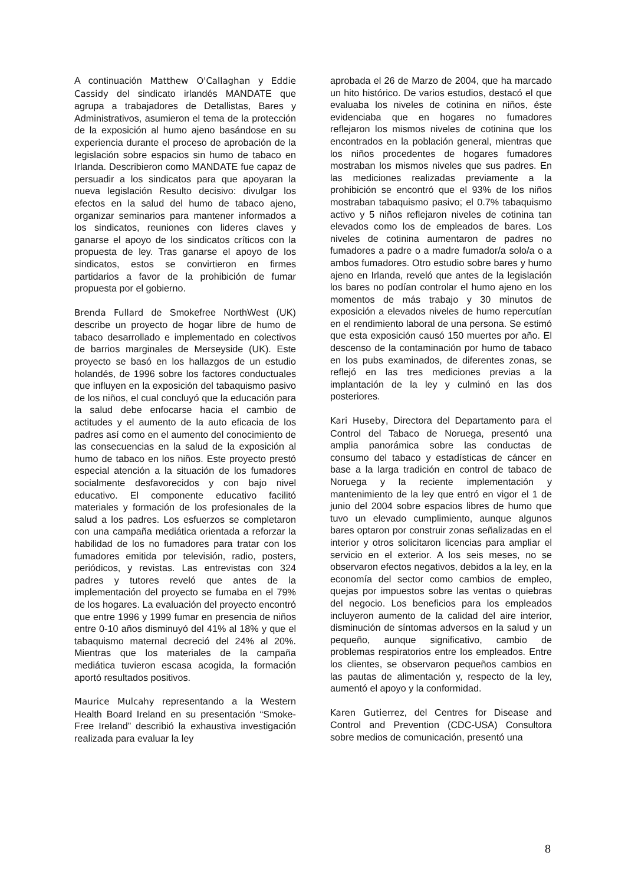A continuación Matthew O'Callaghan y Eddie Cassidy del sindicato irlandés MANDATE que agrupa a trabajadores de Detallistas, Bares y Administrativos, asumieron el tema de la protección de la exposición al humo ajeno basándose en su experiencia durante el proceso de aprobación de la legislación sobre espacios sin humo de tabaco en Irlanda. Describieron como MANDATE fue capaz de persuadir a los sindicatos para que apoyaran la nueva legislación Resulto decisivo: divulgar los efectos en la salud del humo de tabaco ajeno, organizar seminarios para mantener informados a los sindicatos, reuniones con lideres claves y ganarse el apoyo de los sindicatos críticos con la propuesta de ley. Tras ganarse el apoyo de los sindicatos, estos se convirtieron en firmes partidarios a favor de la prohibición de fumar propuesta por el gobierno.
Brenda Fullard de Smokefree NorthWest (UK) describe un proyecto de hogar libre de humo de tabaco desarrollado e implementado en colectivos de barrios marginales de Merseyside (UK). Este proyecto se basó en los hallazgos de un estudio holandés, de 1996 sobre los factores conductuales que influyen en la exposición del tabaquismo pasivo de los niños, el cual concluyó que la educación para la salud debe enfocarse hacia el cambio de actitudes y el aumento de la auto eficacia de los padres así como en el aumento del conocimiento de las consecuencias en la salud de la exposición al humo de tabaco en los niños. Este proyecto prestó especial atención a la situación de los fumadores socialmente desfavorecidos y con bajo nivel educativo. El componente educativo facilitó materiales y formación de los profesionales de la salud a los padres. Los esfuerzos se completaron con una campaña mediática orientada a reforzar la habilidad de los no fumadores para tratar con los fumadores emitida por televisión, radio, posters, periódicos, y revistas. Las entrevistas con 324 padres y tutores reveló que antes de la implementación del proyecto se fumaba en el 79% de los hogares. La evaluación del proyecto encontró que entre 1996 y 1999 fumar en presencia de niños entre 0-10 años disminuyó del 41% al 18% y que el tabaquismo maternal decreció del 24% al 20%. Mientras que los materiales de la campaña mediática tuvieron escasa acogida, la formación aportó resultados positivos.
Maurice Mulcahy representando a la Western Health Board Ireland en su presentación “Smoke-Free Ireland” describió la exhaustiva investigación realizada para evaluar la ley
aprobada el 26 de Marzo de 2004, que ha marcado un hito histórico. De varios estudios, destacó el que evaluaba los niveles de cotinina en niños, éste evidenciaba que en hogares no fumadores reflejaron los mismos niveles de cotinina que los encontrados en la población general, mientras que los niños procedentes de hogares fumadores mostraban los mismos niveles que sus padres. En las mediciones realizadas previamente a la prohibición se encontró que el 93% de los niños mostraban tabaquismo pasivo; el 0.7% tabaquismo activo y 5 niños reflejaron niveles de cotinina tan elevados como los de empleados de bares. Los niveles de cotinina aumentaron de padres no fumadores a padre o a madre fumador/a solo/a o a ambos fumadores. Otro estudio sobre bares y humo ajeno en Irlanda, reveló que antes de la legislación los bares no podían controlar el humo ajeno en los momentos de más trabajo y 30 minutos de exposición a elevados niveles de humo repercutían en el rendimiento laboral de una persona. Se estimó que esta exposición causó 150 muertes por año. El descenso de la contaminación por humo de tabaco en los pubs examinados, de diferentes zonas, se reflejó en las tres mediciones previas a la implantación de la ley y culminó en las dos posteriores.
Kari Huseby, Directora del Departamento para el Control del Tabaco de Noruega, presentó una amplia panorámica sobre las conductas de consumo del tabaco y estadísticas de cáncer en base a la larga tradición en control de tabaco de Noruega y la reciente implementación y mantenimiento de la ley que entró en vigor el 1 de junio del 2004 sobre espacios libres de humo que tuvo un elevado cumplimiento, aunque algunos bares optaron por construir zonas señalizadas en el interior y otros solicitaron licencias para ampliar el servicio en el exterior. A los seis meses, no se observaron efectos negativos, debidos a la ley, en la economía del sector como cambios de empleo, quejas por impuestos sobre las ventas o quiebras del negocio. Los beneficios para los empleados incluyeron aumento de la calidad del aire interior, disminución de síntomas adversos en la salud y un pequeño, aunque significativo, cambio de problemas respiratorios entre los empleados. Entre los clientes, se observaron pequeños cambios en las pautas de alimentación y, respecto de la ley, aumentó el apoyo y la conformidad.
Karen Gutierrez, del Centres for Disease and Control and Prevention (CDC-USA) Consultora sobre medios de comunicación, presentó una
8